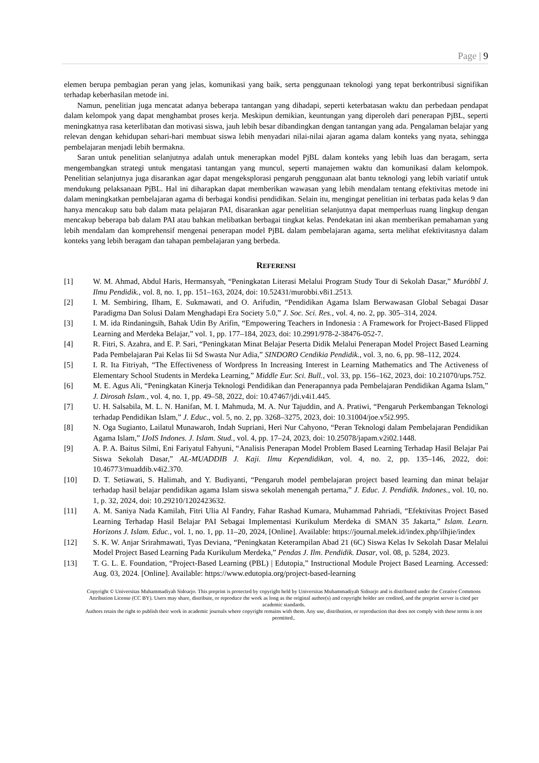Page | 9
elemen berupa pembagian peran yang jelas, komunikasi yang baik, serta penggunaan teknologi yang tepat berkontribusi signifikan terhadap keberhasilan metode ini.
Namun, penelitian juga mencatat adanya beberapa tantangan yang dihadapi, seperti keterbatasan waktu dan perbedaan pendapat dalam kelompok yang dapat menghambat proses kerja. Meskipun demikian, keuntungan yang diperoleh dari penerapan PjBL, seperti meningkatnya rasa keterlibatan dan motivasi siswa, jauh lebih besar dibandingkan dengan tantangan yang ada. Pengalaman belajar yang relevan dengan kehidupan sehari-hari membuat siswa lebih menyadari nilai-nilai ajaran agama dalam konteks yang nyata, sehingga pembelajaran menjadi lebih bermakna.
Saran untuk penelitian selanjutnya adalah untuk menerapkan model PjBL dalam konteks yang lebih luas dan beragam, serta mengembangkan strategi untuk mengatasi tantangan yang muncul, seperti manajemen waktu dan komunikasi dalam kelompok. Penelitian selanjutnya juga disarankan agar dapat mengeksplorasi pengaruh penggunaan alat bantu teknologi yang lebih variatif untuk mendukung pelaksanaan PjBL. Hal ini diharapkan dapat memberikan wawasan yang lebih mendalam tentang efektivitas metode ini dalam meningkatkan pembelajaran agama di berbagai kondisi pendidikan. Selain itu, mengingat penelitian ini terbatas pada kelas 9 dan hanya mencakup satu bab dalam mata pelajaran PAI, disarankan agar penelitian selanjutnya dapat memperluas ruang lingkup dengan mencakup beberapa bab dalam PAI atau bahkan melibatkan berbagai tingkat kelas. Pendekatan ini akan memberikan pemahaman yang lebih mendalam dan komprehensif mengenai penerapan model PjBL dalam pembelajaran agama, serta melihat efektivitasnya dalam konteks yang lebih beragam dan tahapan pembelajaran yang berbeda.
REFERENSI
[1] W. M. Ahmad, Abdul Haris, Hermansyah, “Peningkatan Literasi Melalui Program Study Tour di Sekolah Dasar,” Muróbbî J. Ilmu Pendidik., vol. 8, no. 1, pp. 151–163, 2024, doi: 10.52431/murobbi.v8i1.2513.
[2] I. M. Sembiring, Ilham, E. Sukmawati, and O. Arifudin, “Pendidikan Agama Islam Berwawasan Global Sebagai Dasar Paradigma Dan Solusi Dalam Menghadapi Era Society 5.0,” J. Soc. Sci. Res., vol. 4, no. 2, pp. 305–314, 2024.
[3] I. M. ida Rindaningsih, Bahak Udin By Arifin, “Empowering Teachers in Indonesia : A Framework for Project-Based Flipped Learning and Merdeka Belajar,” vol. 1, pp. 177–184, 2023, doi: 10.2991/978-2-38476-052-7.
[4] R. Fitri, S. Azahra, and E. P. Sari, “Peningkatan Minat Belajar Peserta Didik Melalui Penerapan Model Project Based Learning Pada Pembelajaran Pai Kelas Iii Sd Swasta Nur Adia,” SINDORO Cendikia Pendidik., vol. 3, no. 6, pp. 98–112, 2024.
[5] I. R. Ita Fitriyah, “The Effectiveness of Wordpress In Increasing Interest in Learning Mathematics and The Activeness of Elementary School Students in Merdeka Learning,” Middle Eur. Sci. Bull., vol. 33, pp. 156–162, 2023, doi: 10.21070/ups.752.
[6] M. E. Agus Ali, “Peningkatan Kinerja Teknologi Pendidikan dan Penerapannya pada Pembelajaran Pendidikan Agama Islam,” J. Dirosah Islam., vol. 4, no. 1, pp. 49–58, 2022, doi: 10.47467/jdi.v4i1.445.
[7] U. H. Salsabila, M. L. N. Hanifan, M. I. Mahmuda, M. A. Nur Tajuddin, and A. Pratiwi, “Pengaruh Perkembangan Teknologi terhadap Pendidikan Islam,” J. Educ., vol. 5, no. 2, pp. 3268–3275, 2023, doi: 10.31004/joe.v5i2.995.
[8] N. Oga Sugianto, Lailatul Munawaroh, Indah Supriani, Heri Nur Cahyono, “Peran Teknologi dalam Pembelajaran Pendidikan Agama Islam,” IJoIS Indones. J. Islam. Stud., vol. 4, pp. 17–24, 2023, doi: 10.25078/japam.v2i02.1448.
[9] A. P. A. Baitus Silmi, Eni Fariyatul Fahyuni, “Analisis Penerapan Model Problem Based Learning Terhadap Hasil Belajar Pai Siswa Sekolah Dasar,” AL-MUADDIB J. Kaji. Ilmu Kependidikan, vol. 4, no. 2, pp. 135–146, 2022, doi: 10.46773/muaddib.v4i2.370.
[10] D. T. Setiawati, S. Halimah, and Y. Budiyanti, “Pengaruh model pembelajaran project based learning dan minat belajar terhadap hasil belajar pendidikan agama Islam siswa sekolah menengah pertama,” J. Educ. J. Pendidik. Indones., vol. 10, no. 1, p. 32, 2024, doi: 10.29210/1202423632.
[11] A. M. Saniya Nada Kamilah, Fitri Ulia Al Fandry, Fahar Rashad Kumara, Muhammad Pahriadi, “Efektivitas Project Based Learning Terhadap Hasil Belajar PAI Sebagai Implementasi Kurikulum Merdeka di SMAN 35 Jakarta,” Islam. Learn. Horizons J. Islam. Educ., vol. 1, no. 1, pp. 11–20, 2024, [Online]. Available: https://journal.melek.id/index.php/ilhjie/index
[12] S. K. W. Anjar Srirahmawati, Tyas Deviana, “Peningkatan Keterampilan Abad 21 (6C) Siswa Kelas Iv Sekolah Dasar Melalui Model Project Based Learning Pada Kurikulum Merdeka,” Pendas J. Ilm. Pendidik. Dasar, vol. 08, p. 5284, 2023.
[13] T. G. L. E. Foundation, “Project-Based Learning (PBL) | Edutopia,” Instructional Module Project Based Learning. Accessed: Aug. 03, 2024. [Online]. Available: https://www.edutopia.org/project-based-learning
Copyright © Universitas Muhammadiyah Sidoarjo. This preprint is protected by copyright held by Universitas Muhammadiyah Sidoarjo and is distributed under the Creative Commons Attribution License (CC BY). Users may share, distribute, or reproduce the work as long as the original author(s) and copyright holder are credited, and the preprint server is cited per academic standards.
Authors retain the right to publish their work in academic journals where copyright remains with them. Any use, distribution, or reproduction that does not comply with these terms is not permitted..